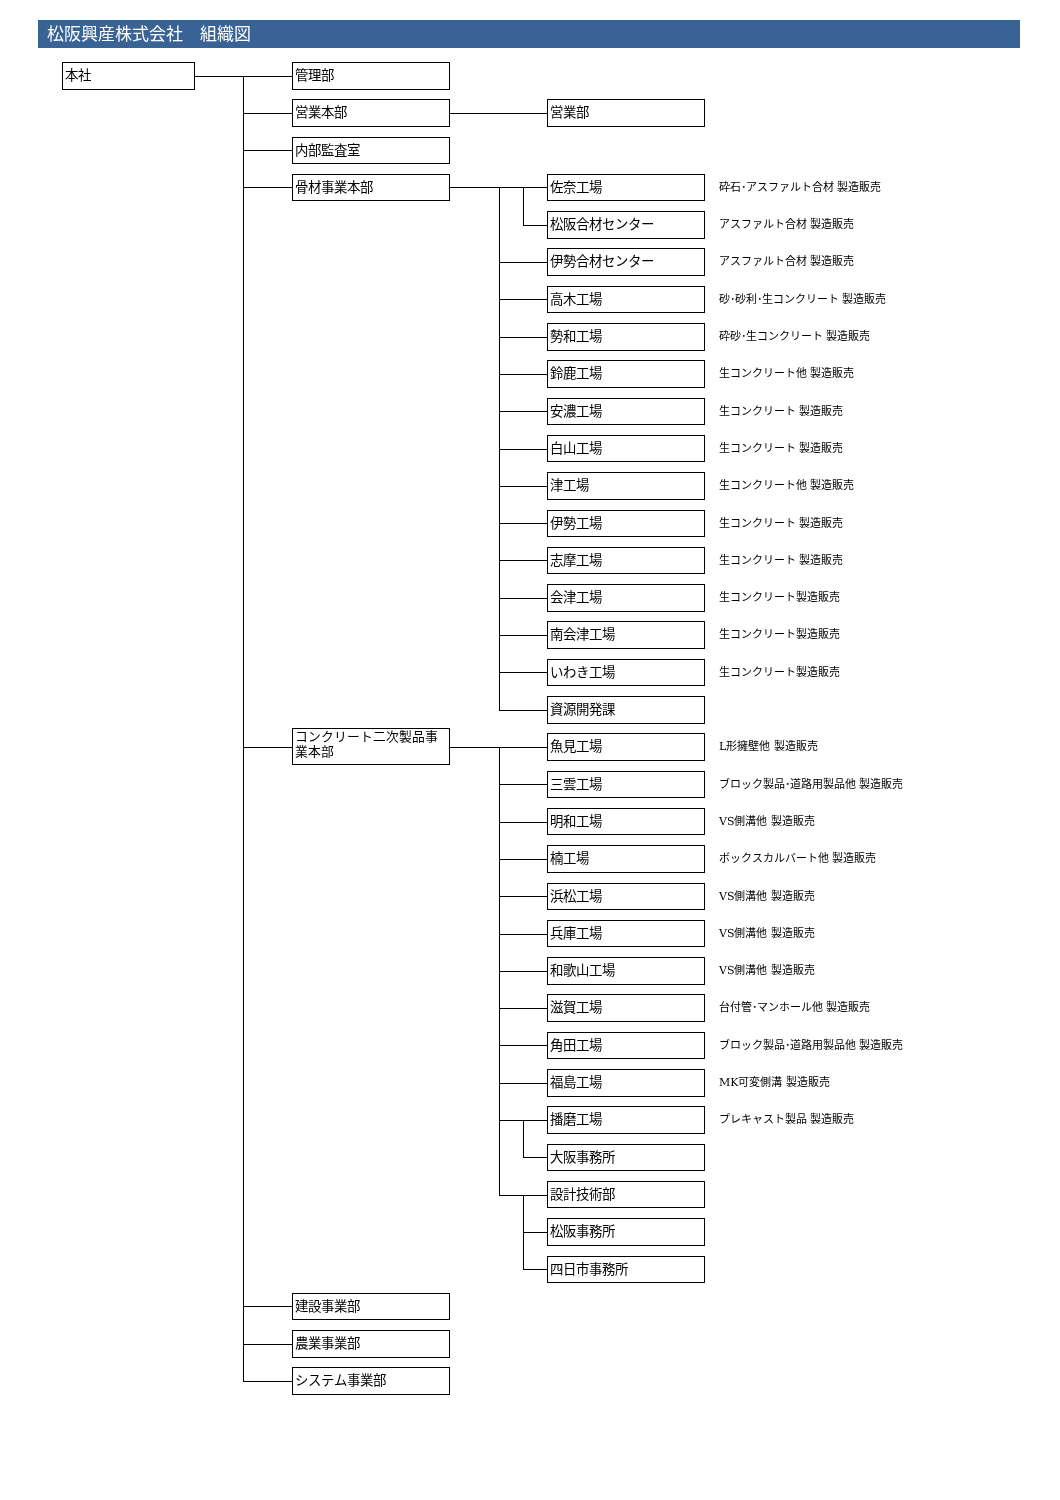松阪興産株式会社　組織図
本社
管理部
営業本部
営業部
内部監査室
骨材事業本部
佐奈工場
砕石･アスファルト合材 製造販売
松阪合材センター
アスファルト合材 製造販売
伊勢合材センター
アスファルト合材 製造販売
高木工場
砂･砂利･生コンクリート 製造販売
勢和工場
砕砂･生コンクリート 製造販売
鈴鹿工場
生コンクリート他 製造販売
安濃工場
生コンクリート 製造販売
白山工場
生コンクリート 製造販売
津工場
生コンクリート他 製造販売
伊勢工場
生コンクリート 製造販売
志摩工場
生コンクリート 製造販売
会津工場
生コンクリート製造販売
南会津工場
生コンクリート製造販売
いわき工場
生コンクリート製造販売
資源開発課
コンクリート二次製品事業本部
魚見工場
L形擁壁他 製造販売
三雲工場
ブロック製品･道路用製品他 製造販売
明和工場
VS側溝他 製造販売
楠工場
ボックスカルバート他 製造販売
浜松工場
VS側溝他 製造販売
兵庫工場
VS側溝他 製造販売
和歌山工場
VS側溝他 製造販売
滋賀工場
台付管･マンホール他 製造販売
角田工場
ブロック製品･道路用製品他 製造販売
福島工場
MK可変側溝 製造販売
播磨工場
プレキャスト製品 製造販売
大阪事務所
設計技術部
松阪事務所
四日市事務所
建設事業部
農業事業部
システム事業部